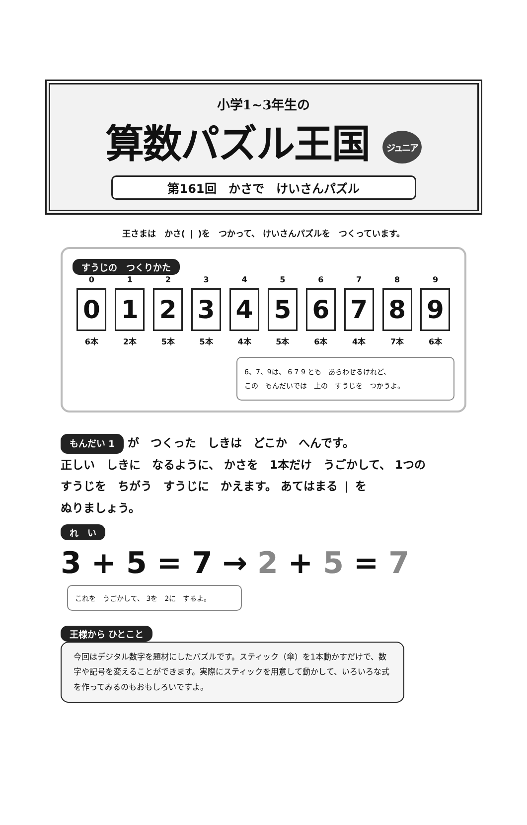小学1~3年生の
算数パズル王国 ジュニア
第161回　かさで　けいさんパズル
王さまは　かさ( ❘ )を　つかって、 けいさんパズルを　つくっています。
すうじの　つくりかた
0
0
6本
1
1
2本
2
2
5本
3
3
5本
4
4
4本
5
5
5本
6
6
6本
7
7
4本
8
8
7本
9
9
6本
6、7、9は、 6 7 9 とも　あらわせるけれど、
この　もんだいでは　上の　すうじを　つかうよ。
もんだい 1 が　つくった　しきは　どこか　へんです。
正しい　しきに　なるように、 かさを　1本だけ　うごかして、 1つの
すうじを　ちがう　すうじに　かえます。 あてはまる ❘ を
ぬりましょう。
れ　い
3 + 5 = 7 → 2 + 5 = 7
これを　うごかして、 3を　2に　するよ。
王様から ひとこと
今回はデジタル数字を題材にしたパズルです。スティック（傘）を1本動かすだけで、数字や記号を変えることができます。実際にスティックを用意して動かして、いろいろな式を作ってみるのもおもしろいですよ。